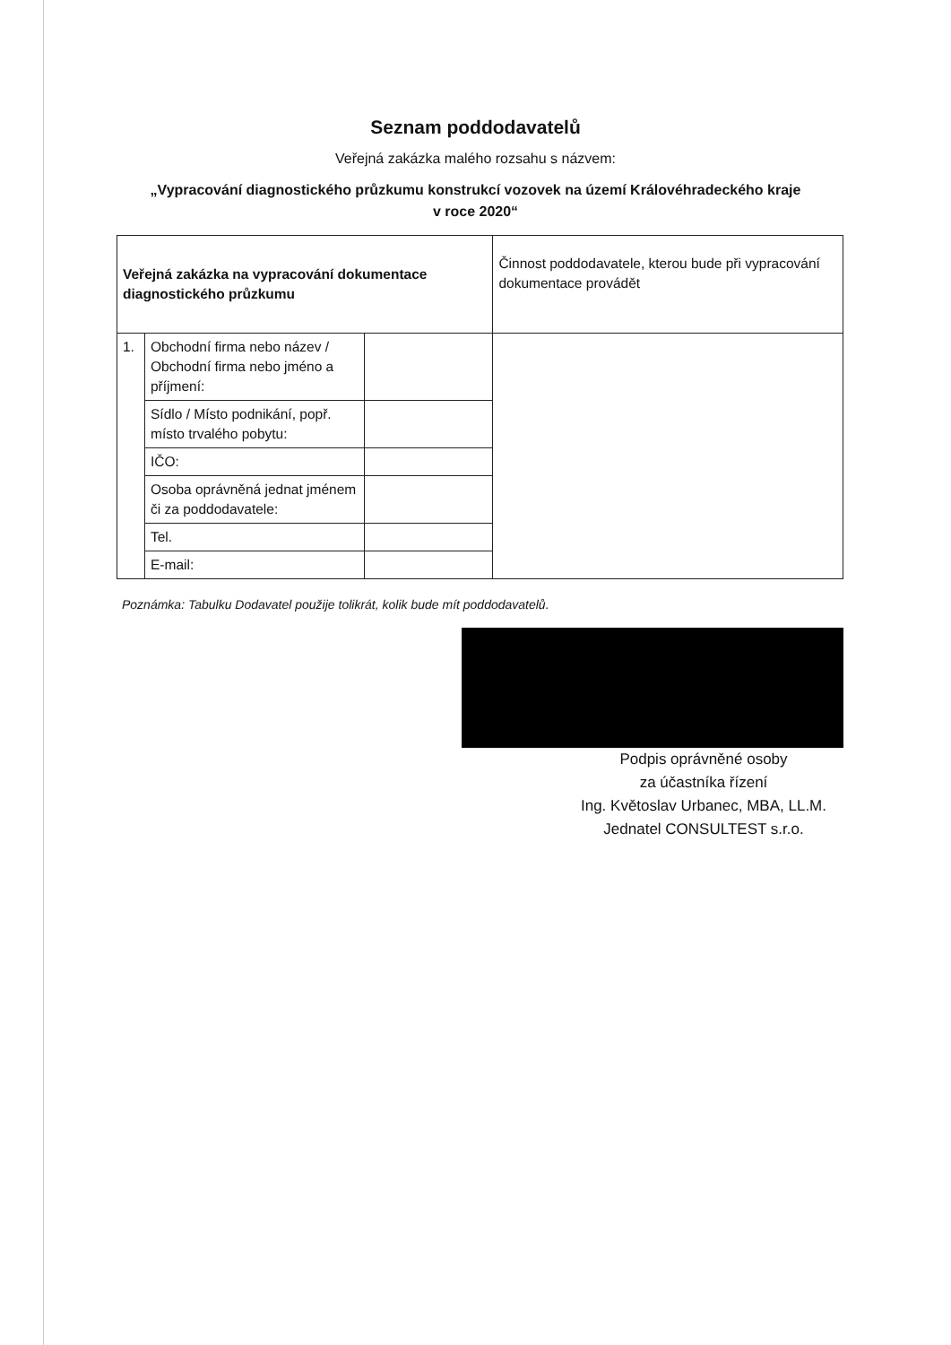Seznam poddodavatelů
Veřejná zakázka malého rozsahu s názvem:
„Vypracování diagnostického průzkumu konstrukcí vozovek na území Královéhradeckého kraje
v roce 2020“
| Veřejná zakázka na vypracování dokumentace diagnostického průzkumu | | | Činnost poddodavatele, kterou bude při vypracování dokumentace provádět |
| 1. | Obchodní firma nebo název / Obchodní firma nebo jméno a příjmení: | | |
| | Sídlo / Místo podnikání, popř. místo trvalého pobytu: | | |
| | IČO: | | |
| | Osoba oprávněná jednat jménem či za poddodavatele: | | |
| | Tel. | | |
| | E-mail: | | |
Poznámka: Tabulku Dodavatel použije tolikrát, kolik bude mít poddodavatelů.
Podpis oprávněné osoby
za účastníka řízení
Ing. Květoslav Urbanec, MBA, LL.M.
Jednatel CONSULTEST s.r.o.